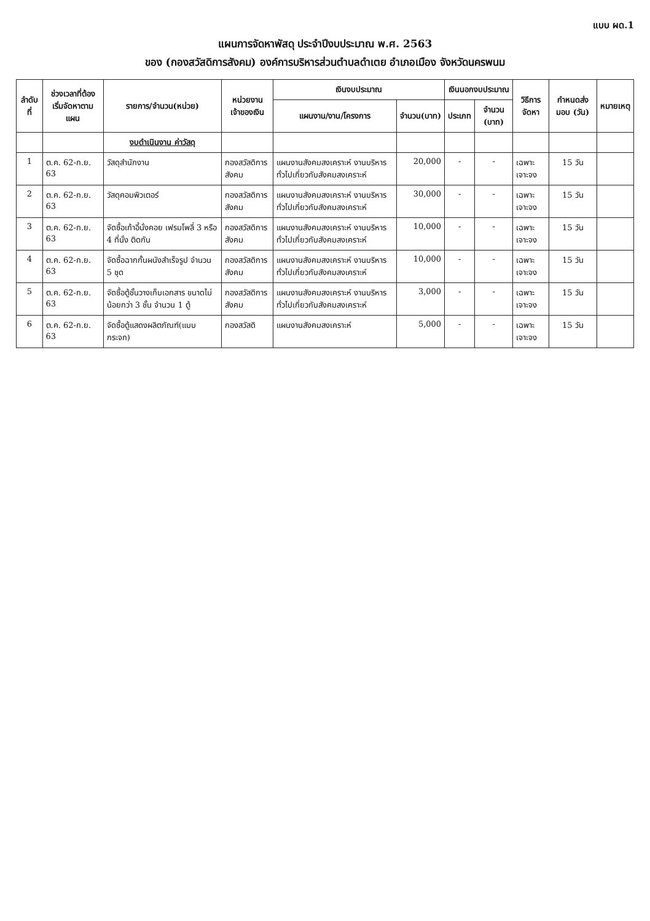แบบ ผด.1
แผนการจัดหาพัสดุ ประจำปีงบประมาณ พ.ศ. 2563
ของ (กองสวัสดิการสังคม) องค์การบริหารส่วนตำบลดำเตย อำเภอเมือง จังหวัดนครพนม
| ลำดับที่ | ช่วงเวลาที่ต้องเริ่มจัดหาตามแผน | รายการ/จำนวน(หน่วย) | หน่วยงานเจ้าของเงิน | เงินงบประมาณ | | เงินนอกงบประมาณ | | วิธีการจัดหา | กำหนดส่งมอบ (วัน) | หมายเหตุ |
| --- | --- | --- | --- | --- | --- | --- | --- | --- | --- | --- |
| | | | | แผนงาน/งาน/โครงการ | จำนวน(บาท) | ประเภท | จำนวน (บาท) | | | |
| | | งบดำเนินงาน ค่าวัสดุ | | | | | | | | |
| 1 | ต.ค. 62-ก.ย. 63 | วัสดุสำนักงาน | กองสวัสดิการสังคม | แผนงานสังคมสงเคราะห์ งานบริหารทั่วไปเกี่ยวกับสังคมสงเคราะห์ | 20,000 | - | - | เฉพาะเจาะจง | 15 วัน | |
| 2 | ต.ค. 62-ก.ย. 63 | วัสดุคอมพิวเตอร์ | กองสวัสดิการสังคม | แผนงานสังคมสงเคราะห์ งานบริหารทั่วไปเกี่ยวกับสังคมสงเคราะห์ | 30,000 | - | - | เฉพาะเจาะจง | 15 วัน | |
| 3 | ต.ค. 62-ก.ย. 63 | จัดซื้อเก้าอี้นั่งคอย เฟรมโพลี่ 3 หรือ 4 ที่นั่ง ติดกัน | กองสวัสดิการสังคม | แผนงานสังคมสงเคราะห์ งานบริหารทั่วไปเกี่ยวกับสังคมสงเคราะห์ | 10,000 | - | - | เฉพาะเจาะจง | 15 วัน | |
| 4 | ต.ค. 62-ก.ย. 63 | จัดซื้อฉากกั้นผนังสำเร็จรูป จำนวน 5 ชุด | กองสวัสดิการสังคม | แผนงานสังคมสงเคราะห์ งานบริหารทั่วไปเกี่ยวกับสังคมสงเคราะห์ | 10,000 | - | - | เฉพาะเจาะจง | 15 วัน | |
| 5 | ต.ค. 62-ก.ย. 63 | จัดซื้อตู้ชั้นวางเก็บเอกสาร ขนาดไม่น้อยกว่า 3 ชั้น จำนวน 1 ตู้ | กองสวัสดิการสังคม | แผนงานสังคมสงเคราะห์ งานบริหารทั่วไปเกี่ยวกับสังคมสงเคราะห์ | 3,000 | - | - | เฉพาะเจาะจง | 15 วัน | |
| 6 | ต.ค. 62-ก.ย. 63 | จัดซื้อตู้แสดงผลิตภัณฑ์(แบบกระจก) | กองสวัสดิ | แผนงานสังคมสงเคราะห์ | 5,000 | - | - | เฉพาะเจาะจง | 15 วัน | |